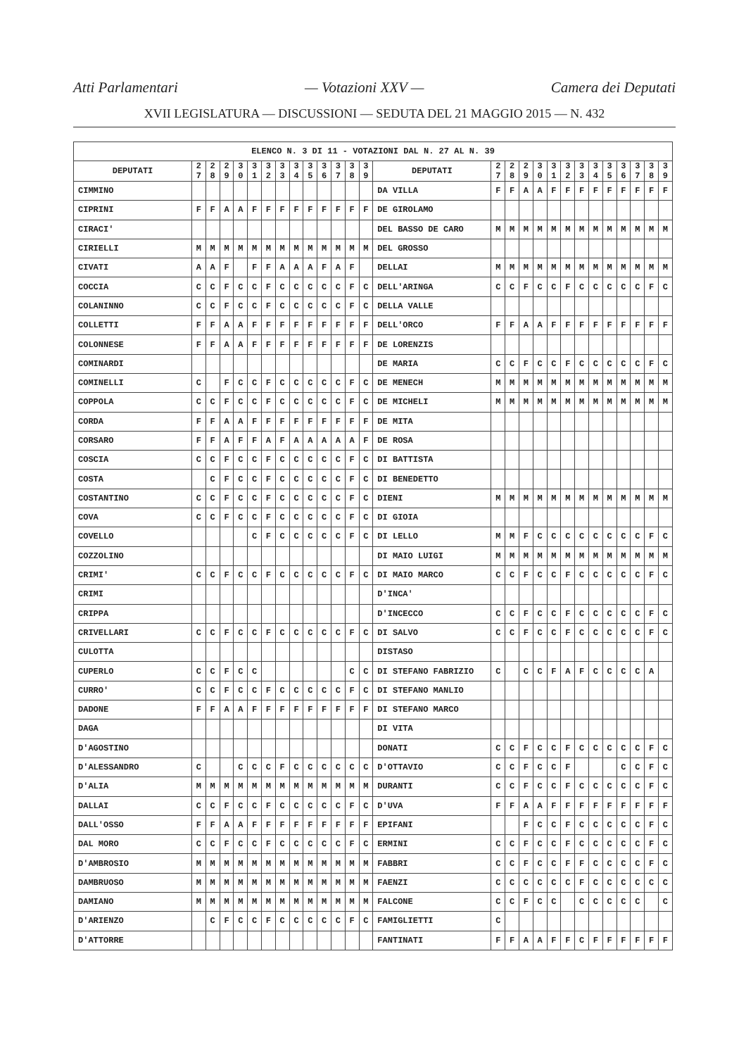Atti Parlamentari — Votazioni XXV — Camera dei Deputati
XVII LEGISLATURA — DISCUSSIONI — SEDUTA DEL 21 MAGGIO 2015 — N. 432
| ELENCO N. 3 DI 11 - VOTAZIONI DAL N. 27 AL N. 39 | | | | | | | | | | | | | | | | | | | | | | | | | | | |
| --- | --- | --- | --- | --- | --- | --- | --- | --- | --- | --- | --- | --- | --- | --- | --- | --- | --- | --- | --- | --- | --- | --- | --- | --- | --- | --- | --- |
| DEPUTATI | 2 7 | 2 8 | 2 9 | 3 0 | 3 1 | 3 2 | 3 3 | 3 4 | 3 5 | 3 6 | 3 7 | 3 8 | 3 9 | DEPUTATI | 2 7 | 2 8 | 2 9 | 3 0 | 3 1 | 3 2 | 3 3 | 3 4 | 3 5 | 3 6 | 3 7 | 3 8 | 3 9 |
| CIMMINO | | | | | | | | | | | | | | DA VILLA | F | F | A | A | F | F | F | F | F | F | F | F | F |
| CIPRINI | F | F | A | A | F | F | F | F | F | F | F | F | F | DE GIROLAMO | | | | | | | | | | | | | |
| CIRACI' | | | | | | | | | | | | | | DEL BASSO DE CARO | M | M | M | M | M | M | M | M | M | M | M | M | M |
| CIRIELLI | M | M | M | M | M | M | M | M | M | M | M | M | M | DEL GROSSO | | | | | | | | | | | | | |
| CIVATI | A | A | F | | F | F | A | A | A | F | A | F | | DELLAI | M | M | M | M | M | M | M | M | M | M | M | M | M |
| COCCIA | C | C | F | C | C | F | C | C | C | C | C | F | C | DELL'ARINGA | C | C | F | C | C | F | C | C | C | C | C | F | C |
| COLANINNO | C | C | F | C | C | F | C | C | C | C | C | F | C | DELLA VALLE | | | | | | | | | | | | | |
| COLLETTI | F | F | A | A | F | F | F | F | F | F | F | F | F | DELL'ORCO | F | F | A | A | F | F | F | F | F | F | F | F | F |
| COLONNESE | F | F | A | A | F | F | F | F | F | F | F | F | F | DE LORENZIS | | | | | | | | | | | | | |
| COMINARDI | | | | | | | | | | | | | | DE MARIA | C | C | F | C | C | F | C | C | C | C | C | F | C |
| COMINELLI | C | | F | C | C | F | C | C | C | C | C | F | C | DE MENECH | M | M | M | M | M | M | M | M | M | M | M | M | M |
| COPPOLA | C | C | F | C | C | F | C | C | C | C | C | F | C | DE MICHELI | M | M | M | M | M | M | M | M | M | M | M | M | M |
| CORDA | F | F | A | A | F | F | F | F | F | F | F | F | F | DE MITA | | | | | | | | | | | | | |
| CORSARO | F | F | A | F | F | A | F | A | A | A | A | A | F | DE ROSA | | | | | | | | | | | | | |
| COSCIA | C | C | F | C | C | F | C | C | C | C | C | F | C | DI BATTISTA | | | | | | | | | | | | | |
| COSTA | | C | F | C | C | F | C | C | C | C | C | F | C | DI BENEDETTO | | | | | | | | | | | | | |
| COSTANTINO | C | C | F | C | C | F | C | C | C | C | C | F | C | DIENI | M | M | M | M | M | M | M | M | M | M | M | M | M |
| COVA | C | C | F | C | C | F | C | C | C | C | C | F | C | DI GIOIA | | | | | | | | | | | | | |
| COVELLO | | | | | C | F | C | C | C | C | C | F | C | DI LELLO | M | M | F | C | C | C | C | C | C | C | C | F | C |
| COZZOLINO | | | | | | | | | | | | | | DI MAIO LUIGI | M | M | M | M | M | M | M | M | M | M | M | M | M |
| CRIMI' | C | C | F | C | C | F | C | C | C | C | C | F | C | DI MAIO MARCO | C | C | F | C | C | F | C | C | C | C | C | F | C |
| CRIMI | | | | | | | | | | | | | | D'INCA' | | | | | | | | | | | | | |
| CRIPPA | | | | | | | | | | | | | | D'INCECCO | C | C | F | C | C | F | C | C | C | C | C | F | C |
| CRIVELLARI | C | C | F | C | C | F | C | C | C | C | C | F | C | DI SALVO | C | C | F | C | C | F | C | C | C | C | C | F | C |
| CULOTTA | | | | | | | | | | | | | | DISTASO | | | | | | | | | | | | | |
| CUPERLO | C | C | F | C | C | | | | | | | C | C | DI STEFANO FABRIZIO | C | | C | C | F | A | F | C | C | C | C | A | |
| CURRO' | C | C | F | C | C | F | C | C | C | C | C | F | C | DI STEFANO MANLIO | | | | | | | | | | | | | |
| DADONE | F | F | A | A | F | F | F | F | F | F | F | F | F | DI STEFANO MARCO | | | | | | | | | | | | | |
| DAGA | | | | | | | | | | | | | | DI VITA | | | | | | | | | | | | | |
| D'AGOSTINO | | | | | | | | | | | | | | DONATI | C | C | F | C | C | F | C | C | C | C | C | F | C |
| D'ALESSANDRO | C | | | C | C | C | F | C | C | C | C | C | C | D'OTTAVIO | C | C | F | C | C | F | | | | C | C | F | C |
| D'ALIA | M | M | M | M | M | M | M | M | M | M | M | M | M | DURANTI | C | C | F | C | C | F | C | C | C | C | C | F | C |
| DALLAI | C | C | F | C | C | F | C | C | C | C | C | F | C | D'UVA | F | F | A | A | F | F | F | F | F | F | F | F | F |
| DALL'OSSO | F | F | A | A | F | F | F | F | F | F | F | F | F | EPIFANI | | | F | C | C | F | C | C | C | C | C | F | C |
| DAL MORO | C | C | F | C | C | F | C | C | C | C | C | F | C | ERMINI | C | C | F | C | C | F | C | C | C | C | C | F | C |
| D'AMBROSIO | M | M | M | M | M | M | M | M | M | M | M | M | M | FABBRI | C | C | F | C | C | F | F | C | C | C | C | F | C |
| DAMBRUOSO | M | M | M | M | M | M | M | M | M | M | M | M | M | FAENZI | C | C | C | C | C | C | F | C | C | C | C | C | C |
| DAMIANO | M | M | M | M | M | M | M | M | M | M | M | M | M | FALCONE | C | C | F | C | C | | C | C | C | C | C | | C |
| D'ARIENZO | | C | F | C | C | F | C | C | C | C | C | F | C | FAMIGLIETTI | C | | | | | | | | | | | | |
| D'ATTORRE | | | | | | | | | | | | | | FANTINATI | F | F | A | A | F | F | C | F | F | F | F | F | F |